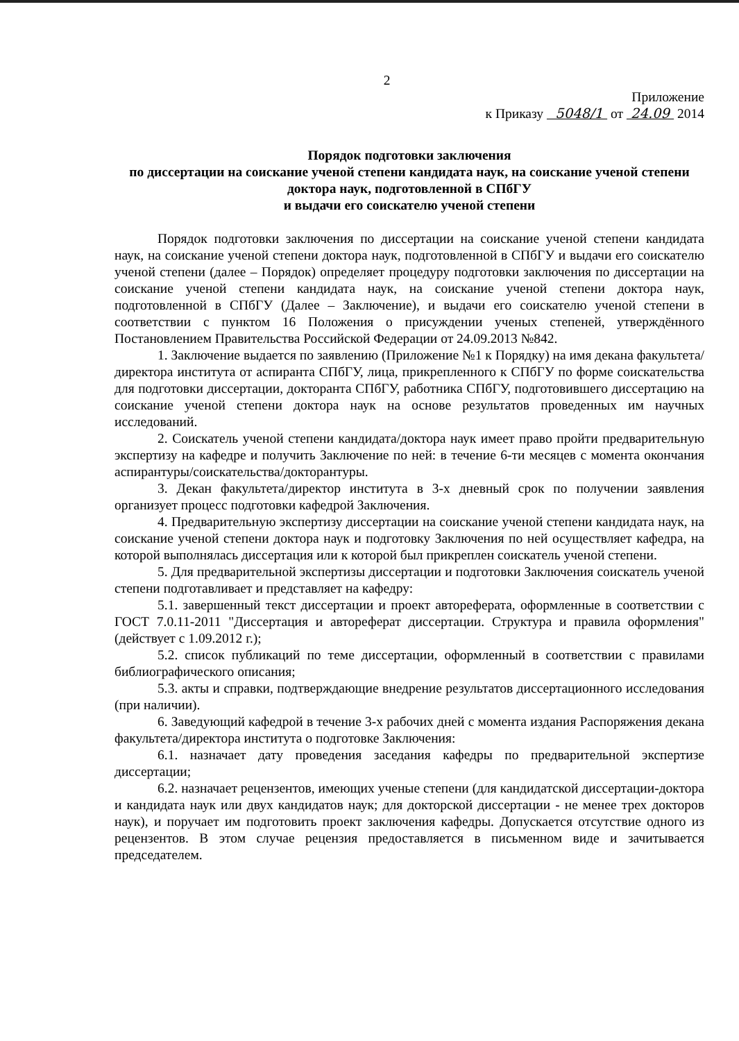2
Приложение
к Приказу 5048/1 от 24.09 2014
Порядок подготовки заключения
по диссертации на соискание ученой степени кандидата наук, на соискание ученой степени доктора наук, подготовленной в СПбГУ
и выдачи его соискателю ученой степени
Порядок подготовки заключения по диссертации на соискание ученой степени кандидата наук, на соискание ученой степени доктора наук, подготовленной в СПбГУ и выдачи его соискателю ученой степени (далее – Порядок) определяет процедуру подготовки заключения по диссертации на соискание ученой степени кандидата наук, на соискание ученой степени доктора наук, подготовленной в СПбГУ (Далее – Заключение), и выдачи его соискателю ученой степени в соответствии с пунктом 16 Положения о присуждении ученых степеней, утверждённого Постановлением Правительства Российской Федерации от 24.09.2013 №842.
1. Заключение выдается по заявлению (Приложение №1 к Порядку) на имя декана факультета/директора института от аспиранта СПбГУ, лица, прикрепленного к СПбГУ по форме соискательства для подготовки диссертации, докторанта СПбГУ, работника СПбГУ, подготовившего диссертацию на соискание ученой степени доктора наук на основе результатов проведенных им научных исследований.
2. Соискатель ученой степени кандидата/доктора наук имеет право пройти предварительную экспертизу на кафедре и получить Заключение по ней: в течение 6-ти месяцев с момента окончания аспирантуры/соискательства/докторантуры.
3. Декан факультета/директор института в 3-х дневный срок по получении заявления организует процесс подготовки кафедрой Заключения.
4. Предварительную экспертизу диссертации на соискание ученой степени кандидата наук, на соискание ученой степени доктора наук и подготовку Заключения по ней осуществляет кафедра, на которой выполнялась диссертация или к которой был прикреплен соискатель ученой степени.
5. Для предварительной экспертизы диссертации и подготовки Заключения соискатель ученой степени подготавливает и представляет на кафедру:
5.1. завершенный текст диссертации и проект автореферата, оформленные в соответствии с ГОСТ 7.0.11-2011 "Диссертация и автореферат диссертации. Структура и правила оформления" (действует с 1.09.2012 г.);
5.2. список публикаций по теме диссертации, оформленный в соответствии с правилами библиографического описания;
5.3. акты и справки, подтверждающие внедрение результатов диссертационного исследования (при наличии).
6. Заведующий кафедрой в течение 3-х рабочих дней с момента издания Распоряжения декана факультета/директора института о подготовке Заключения:
6.1. назначает дату проведения заседания кафедры по предварительной экспертизе диссертации;
6.2. назначает рецензентов, имеющих ученые степени (для кандидатской диссертации-доктора и кандидата наук или двух кандидатов наук; для докторской диссертации - не менее трех докторов наук), и поручает им подготовить проект заключения кафедры. Допускается отсутствие одного из рецензентов. В этом случае рецензия предоставляется в письменном виде и зачитывается председателем.